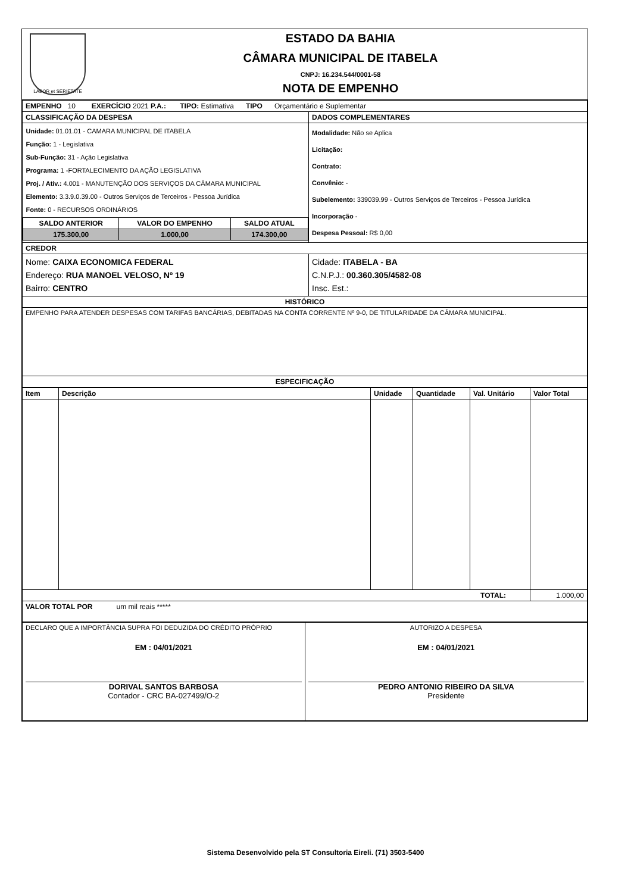LABOR et SERIETATE
ESTADO DA BAHIA
CÂMARA MUNICIPAL DE ITABELA
CNPJ: 16.234.544/0001-58
NOTA DE EMPENHO
| EMPENHO 10 EXERCÍCIO 2021 P.A.: TIPO: Estimativa TIPO Orçamentário e Suplementar | |
| CLASSIFICAÇÃO DA DESPESA | DADOS COMPLEMENTARES |
| / Unidade: 01.01.01 - CAMARA MUNICIPAL DE ITABELA Função: 1 - Legislativa Sub-Função: 31 - Ação Legislativa Programa: 1 -FORTALECIMENTO DA AÇÃO LEGISLATIVA Proj. / Ativ.: 4.001 - MANUTENÇÃO DOS SERVIÇOS DA CÂMARA MUNICIPAL Elemento: 3.3.9.0.39.00 - Outros Serviços de Terceiros - Pessoa Jurídica Fonte: 0 - RECURSOS ORDINÁRIOS / / / / SALDO ANTERIOR / VALOR DO EMPENHO / SALDO ATUAL / / 175.300,00 / 1.000,00 / 174.300,00 / | Modalidade: Não se Aplica Licitação: Contrato: Convênio: - Subelemento: 339039.99 - Outros Serviços de Terceiros - Pessoa Jurídica Incorporação - Despesa Pessoal: R$ 0,00 |
| CREDOR | |
| Nome: CAIXA ECONOMICA FEDERAL Endereço: RUA MANOEL VELOSO, Nº 19 Bairro: CENTRO | Cidade: ITABELA - BA C.N.P.J.: 00.360.305/4582-08 Insc. Est.: |
| HISTÓRICO | |
| EMPENHO PARA ATENDER DESPESAS COM TARIFAS BANCÁRIAS, DEBITADAS NA CONTA CORRENTE Nº 9-0, DE TITULARIDADE DA CÂMARA MUNICIPAL. | |
| ESPECIFICAÇÃO | |
| Item | Descrição | Unidade | Quantidade | Val. Unitário | Valor Total |
| --- | --- | --- | --- | --- | --- |
| TOTAL: | | | | | 1.000,00 |
| VALOR TOTAL POR um mil reais ***** | | | | | |
| DECLARO QUE A IMPORTÂNCIA SUPRA FOI DEDUZIDA DO CRÉDITO PRÓPRIO EM : 04/01/2021 DORIVAL SANTOS BARBOSA Contador - CRC BA-027499/O-2 | AUTORIZO A DESPESA EM : 04/01/2021 PEDRO ANTONIO RIBEIRO DA SILVA Presidente |
Sistema Desenvolvido pela ST Consultoria Eireli. (71) 3503-5400